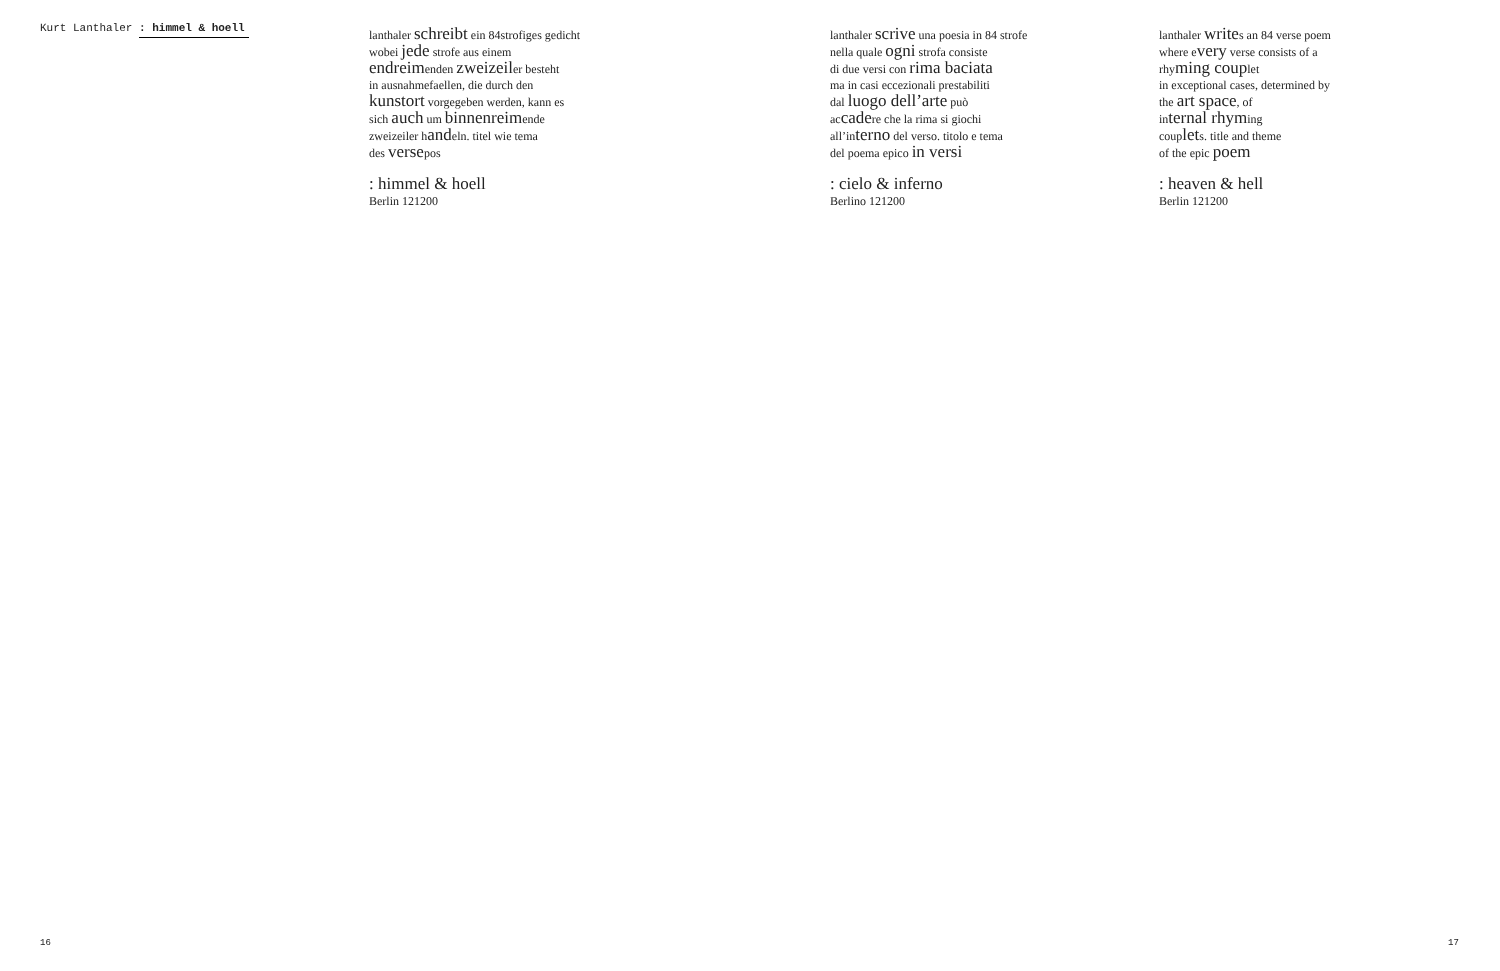Kurt Lanthaler : himmel & hoell
lanthaler schreibt ein 84strofiges gedicht
wobei jede strofe aus einem
endreimenden zweizeiler besteht
in ausnahmefaellen, die durch den
kunstort vorgegeben werden, kann es
sich auch um binnenreimende
zweizeiler handeln. titel wie tema
des versepos
: himmel & hoell
Berlin 121200
lanthaler scrive una poesia in 84 strofe
nella quale ogni strofa consiste
di due versi con rima baciata
ma in casi eccezionali prestabiliti
dal luogo dell’arte può
accadere che la rima si giochi
all’interno del verso. titolo e tema
del poema epico in versi
: cielo & inferno
Berlino 121200
lanthaler writes an 84 verse poem
where every verse consists of a
rhyming couplet
in exceptional cases, determined by
the art space, of
internal rhyming
couplets. title and theme
of the epic poem
: heaven & hell
Berlin 121200
16 17